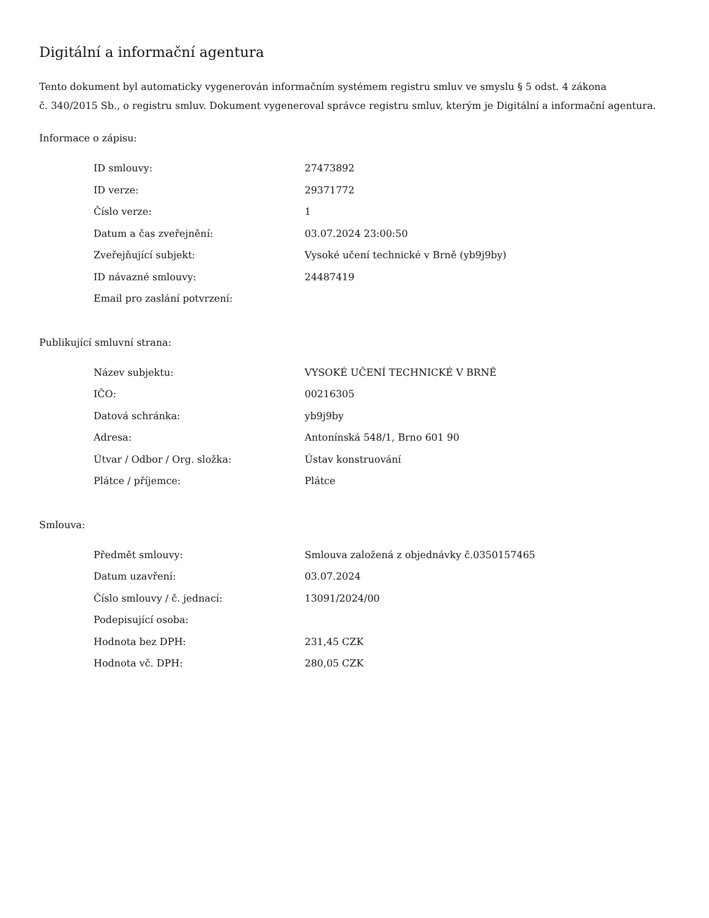Digitální a informační agentura
Tento dokument byl automaticky vygenerován informačním systémem registru smluv ve smyslu § 5 odst. 4 zákona
č. 340/2015 Sb., o registru smluv. Dokument vygeneroval správce registru smluv, kterým je Digitální a informační agentura.
Informace o zápisu:
| ID smlouvy: | 27473892 |
| ID verze: | 29371772 |
| Číslo verze: | 1 |
| Datum a čas zveřejnění: | 03.07.2024 23:00:50 |
| Zveřejňující subjekt: | Vysoké učení technické v Brně (yb9j9by) |
| ID návazné smlouvy: | 24487419 |
| Email pro zaslání potvrzení: | |
Publikující smluvní strana:
| Název subjektu: | VYSOKÉ UČENÍ TECHNICKÉ V BRNĚ |
| IČO: | 00216305 |
| Datová schránka: | yb9j9by |
| Adresa: | Antonínská 548/1, Brno 601 90 |
| Útvar / Odbor / Org. složka: | Ústav konstruování |
| Plátce / příjemce: | Plátce |
Smlouva:
| Předmět smlouvy: | Smlouva založená z objednávky č.0350157465 |
| Datum uzavření: | 03.07.2024 |
| Číslo smlouvy / č. jednací: | 13091/2024/00 |
| Podepisující osoba: | |
| Hodnota bez DPH: | 231,45 CZK |
| Hodnota vč. DPH: | 280,05 CZK |